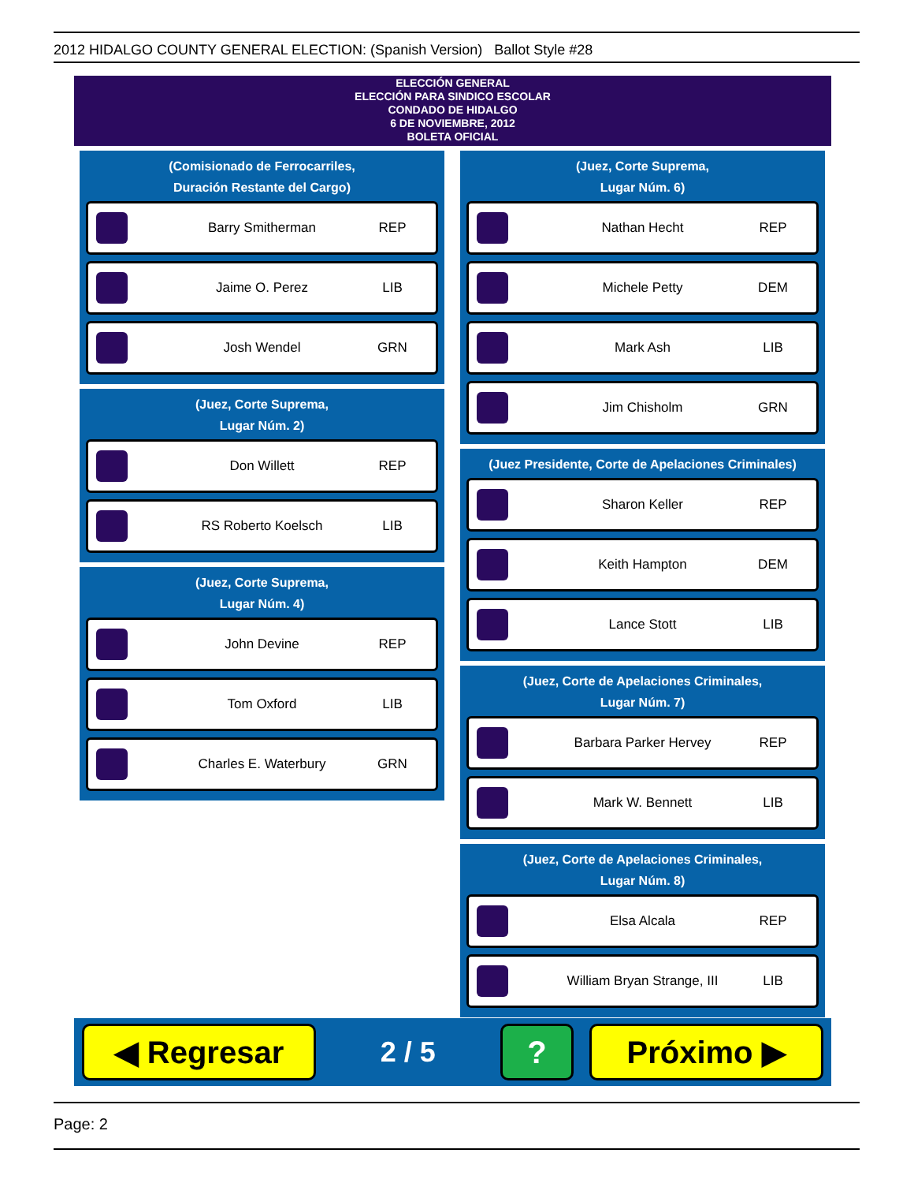2012 HIDALGO COUNTY GENERAL ELECTION: (Spanish Version) Ballot Style #28
ELECCIÓN GENERAL
ELECCIÓN PARA SINDICO ESCOLAR
CONDADO DE HIDALGO
6 DE NOVIEMBRE, 2012
BOLETA OFICIAL
(Comisionado de Ferrocarriles,
Duración Restante del Cargo)
Barry Smitherman REP
Jaime O. Perez LIB
Josh Wendel GRN
(Juez, Corte Suprema,
Lugar Núm. 2)
Don Willett REP
RS Roberto Koelsch LIB
(Juez, Corte Suprema,
Lugar Núm. 4)
John Devine REP
Tom Oxford LIB
Charles E. Waterbury GRN
(Juez, Corte Suprema,
Lugar Núm. 6)
Nathan Hecht REP
Michele Petty DEM
Mark Ash LIB
Jim Chisholm GRN
(Juez Presidente, Corte de Apelaciones Criminales)
Sharon Keller REP
Keith Hampton DEM
Lance Stott LIB
(Juez, Corte de Apelaciones Criminales,
Lugar Núm. 7)
Barbara Parker Hervey REP
Mark W. Bennett LIB
(Juez, Corte de Apelaciones Criminales,
Lugar Núm. 8)
Elsa Alcala REP
William Bryan Strange, III LIB
◀ Regresar
2 / 5
? Próximo ▶
Page: 2